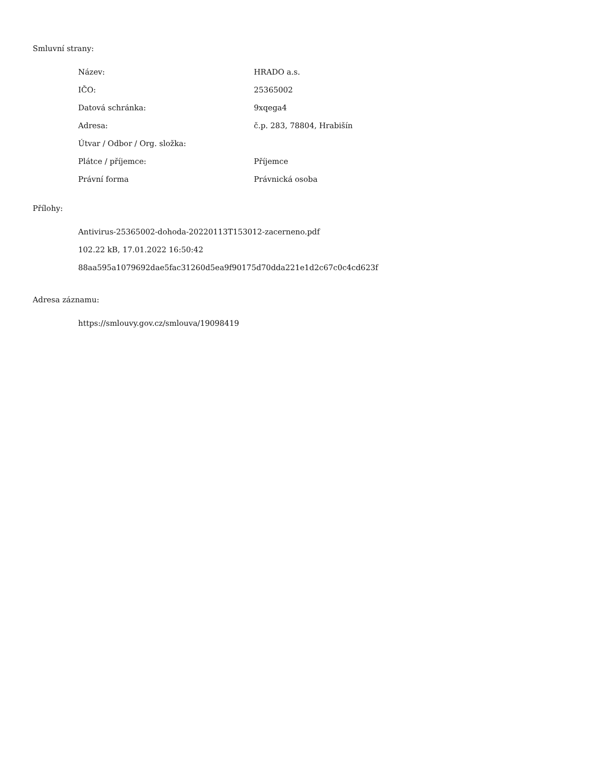Smluvní strany:
| Název: | HRADO a.s. |
| IČO: | 25365002 |
| Datová schránka: | 9xqega4 |
| Adresa: | č.p. 283, 78804, Hrabišín |
| Útvar / Odbor / Org. složka: | |
| Plátce / příjemce: | Příjemce |
| Právní forma | Právnická osoba |
Přílohy:
Antivirus-25365002-dohoda-20220113T153012-zacerneno.pdf
102.22 kB, 17.01.2022 16:50:42
88aa595a1079692dae5fac31260d5ea9f90175d70dda221e1d2c67c0c4cd623f
Adresa záznamu:
https://smlouvy.gov.cz/smlouva/19098419